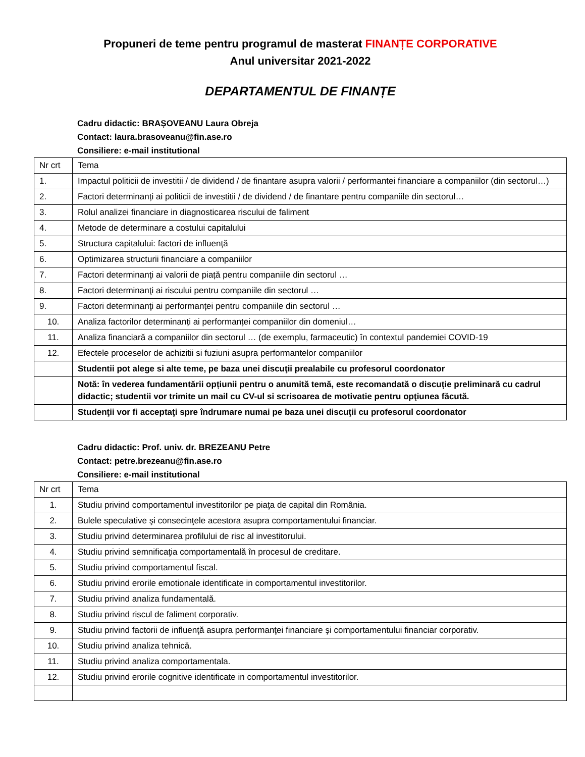Propuneri de teme pentru programul de masterat FINANȚE CORPORATIVE
Anul universitar 2021-2022
DEPARTAMENTUL DE FINANȚE
Cadru didactic: BRAȘOVEANU Laura Obreja
Contact: laura.brasoveanu@fin.ase.ro
Consiliere: e-mail institutional
| Nr crt | Tema |
| 1. | Impactul politicii de investitii / de dividend / de finantare asupra valorii / performantei financiare a companiilor (din sectorul…) |
| 2. | Factori determinanți ai politicii de investitii / de dividend / de finantare pentru companiile din sectorul… |
| 3. | Rolul analizei financiare in diagnosticarea riscului de faliment |
| 4. | Metode de determinare a costului capitalului |
| 5. | Structura capitalului: factori de influenţă |
| 6. | Optimizarea structurii financiare a companiilor |
| 7. | Factori determinanţi ai valorii de piață pentru companiile din sectorul … |
| 8. | Factori determinanţi ai riscului pentru companiile din sectorul … |
| 9. | Factori determinanţi ai performanței pentru companiile din sectorul … |
| 10. | Analiza factorilor determinanți ai performanței companiilor din domeniul… |
| 11. | Analiza financiară a companiilor din sectorul … (de exemplu, farmaceutic) în contextul pandemiei COVID-19 |
| 12. | Efectele proceselor de achizitii si fuziuni asupra performantelor companiilor |
| | Studentii pot alege si alte teme, pe baza unei discuţii prealabile cu profesorul coordonator |
| | Notă: în vederea fundamentării opțiunii pentru o anumită temă, este recomandată o discuție preliminară cu cadrul didactic; studentii vor trimite un mail cu CV-ul si scrisoarea de motivatie pentru opţiunea făcută. |
| | Studenţii vor fi acceptaţi spre îndrumare numai pe baza unei discuţii cu profesorul coordonator |
Cadru didactic: Prof. univ. dr. BREZEANU Petre
Contact: petre.brezeanu@fin.ase.ro
Consiliere: e-mail institutional
| Nr crt | Tema |
| 1. | Studiu privind comportamentul investitorilor pe piaţa de capital din România. |
| 2. | Bulele speculative şi consecinţele acestora asupra comportamentului financiar. |
| 3. | Studiu privind determinarea profilului de risc al investitorului. |
| 4. | Studiu privind semnificaţia comportamentală în procesul de creditare. |
| 5. | Studiu privind comportamentul fiscal. |
| 6. | Studiu privind erorile emotionale identificate in comportamentul investitorilor. |
| 7. | Studiu privind analiza fundamentală. |
| 8. | Studiu privind riscul de faliment corporativ. |
| 9. | Studiu privind factorii de influenţă asupra performanţei financiare şi comportamentului financiar corporativ. |
| 10. | Studiu privind analiza tehnică. |
| 11. | Studiu privind analiza comportamentala. |
| 12. | Studiu privind erorile cognitive identificate in comportamentul investitorilor. |